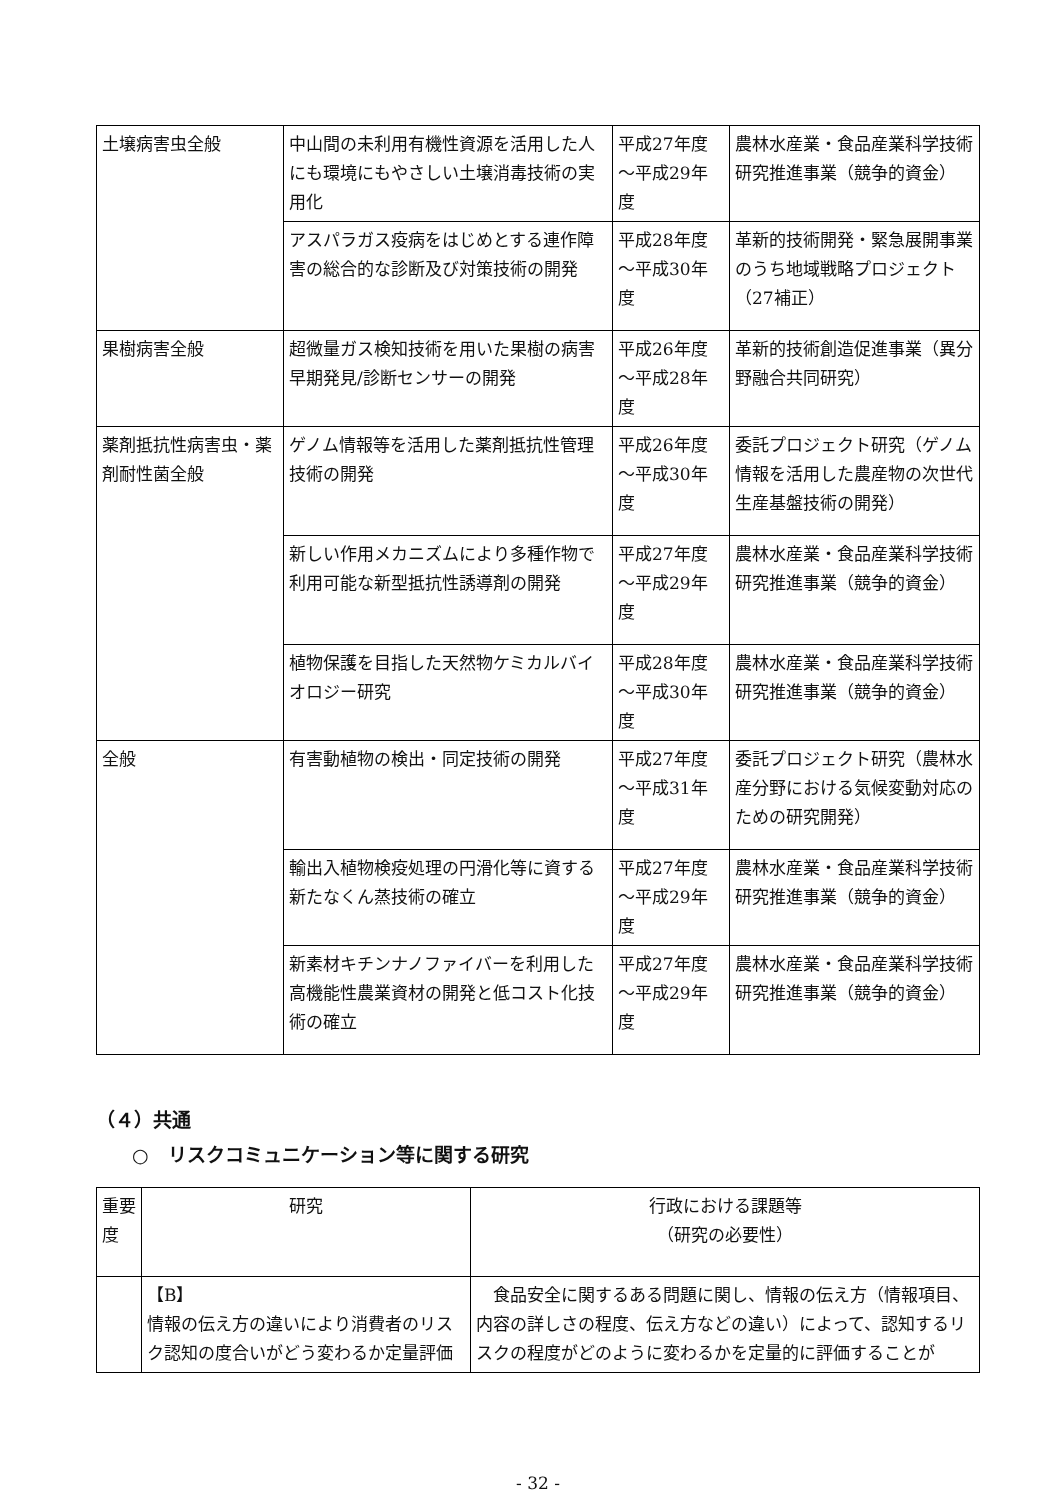| 土壌病害虫全般 | 中山間の未利用有機性資源を活用した人にも環境にもやさしい土壌消毒技術の実用化 | 平成27年度～平成29年度 | 農林水産業・食品産業科学技術研究推進事業（競争的資金） |
| | アスパラガス疫病をはじめとする連作障害の総合的な診断及び対策技術の開発 | 平成28年度～平成30年度 | 革新的技術開発・緊急展開事業のうち地域戦略プロジェクト（27補正） |
| 果樹病害全般 | 超微量ガス検知技術を用いた果樹の病害早期発見/診断センサーの開発 | 平成26年度～平成28年度 | 革新的技術創造促進事業（異分野融合共同研究） |
| 薬剤抵抗性病害虫・薬剤耐性菌全般 | ゲノム情報等を活用した薬剤抵抗性管理技術の開発 | 平成26年度～平成30年度 | 委託プロジェクト研究（ゲノム情報を活用した農産物の次世代生産基盤技術の開発） |
| | 新しい作用メカニズムにより多種作物で利用可能な新型抵抗性誘導剤の開発 | 平成27年度～平成29年度 | 農林水産業・食品産業科学技術研究推進事業（競争的資金） |
| | 植物保護を目指した天然物ケミカルバイオロジー研究 | 平成28年度～平成30年度 | 農林水産業・食品産業科学技術研究推進事業（競争的資金） |
| 全般 | 有害動植物の検出・同定技術の開発 | 平成27年度～平成31年度 | 委託プロジェクト研究（農林水産分野における気候変動対応のための研究開発） |
| | 輸出入植物検疫処理の円滑化等に資する新たなくん蒸技術の確立 | 平成27年度～平成29年度 | 農林水産業・食品産業科学技術研究推進事業（競争的資金） |
| | 新素材キチンナノファイバーを利用した高機能性農業資材の開発と低コスト化技術の確立 | 平成27年度～平成29年度 | 農林水産業・食品産業科学技術研究推進事業（競争的資金） |
（４）共通
○　リスクコミュニケーション等に関する研究
| 重要度 | 研究 | 行政における課題等 （研究の必要性） |
| --- | --- | --- |
| | 【B】 情報の伝え方の違いにより消費者のリスク認知の度合いがどう変わるか定量評価 | 食品安全に関するある問題に関し、情報の伝え方（情報項目、内容の詳しさの程度、伝え方などの違い）によって、認知するリスクの程度がどのように変わるかを定量的に評価することが |
- 32 -